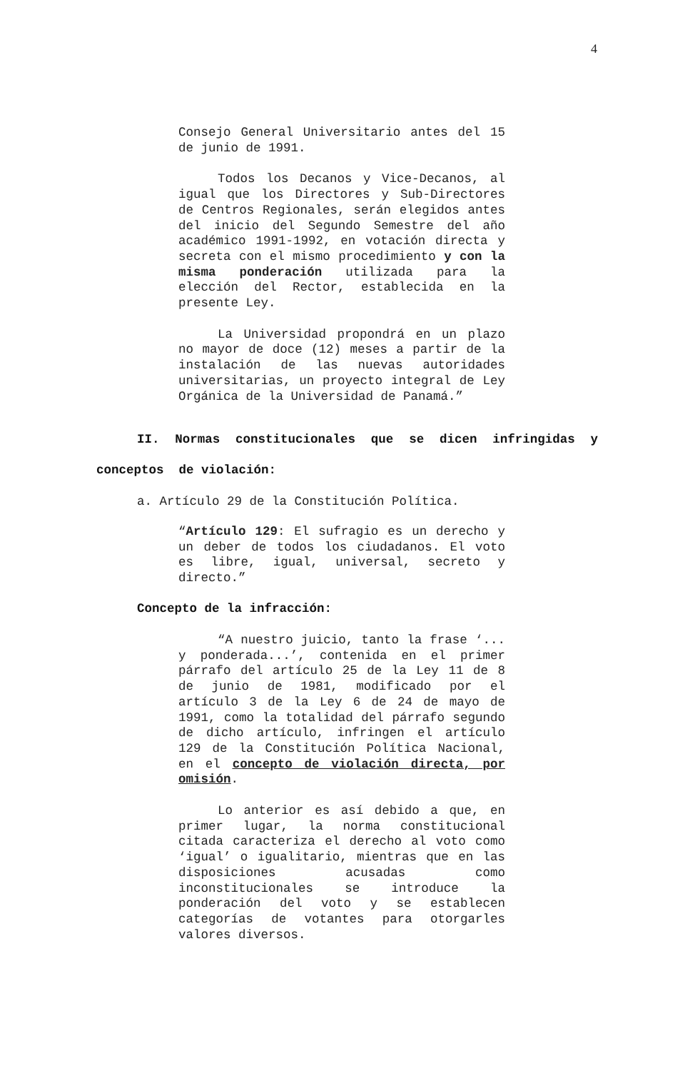4
Consejo General Universitario antes del 15 de junio de 1991.
Todos los Decanos y Vice-Decanos, al igual que los Directores y Sub-Directores de Centros Regionales, serán elegidos antes del inicio del Segundo Semestre del año académico 1991-1992, en votación directa y secreta con el mismo procedimiento y con la misma ponderación utilizada para la elección del Rector, establecida en la presente Ley.
La Universidad propondrá en un plazo no mayor de doce (12) meses a partir de la instalación de las nuevas autoridades universitarias, un proyecto integral de Ley Orgánica de la Universidad de Panamá.”
II. Normas constitucionales que se dicen infringidas y
conceptos de violación:
a. Artículo 29 de la Constitución Política.
“Artículo 129: El sufragio es un derecho y un deber de todos los ciudadanos. El voto es libre, igual, universal, secreto y directo.”
Concepto de la infracción:
“A nuestro juicio, tanto la frase ‘... y ponderada...’, contenida en el primer párrafo del artículo 25 de la Ley 11 de 8 de junio de 1981, modificado por el artículo 3 de la Ley 6 de 24 de mayo de 1991, como la totalidad del párrafo segundo de dicho artículo, infringen el artículo 129 de la Constitución Política Nacional, en el concepto de violación directa, por omisión.
Lo anterior es así debido a que, en primer lugar, la norma constitucional citada caracteriza el derecho al voto como ‘igual’ o igualitario, mientras que en las disposiciones acusadas como inconstitucionales se introduce la ponderación del voto y se establecen categorías de votantes para otorgarles valores diversos.